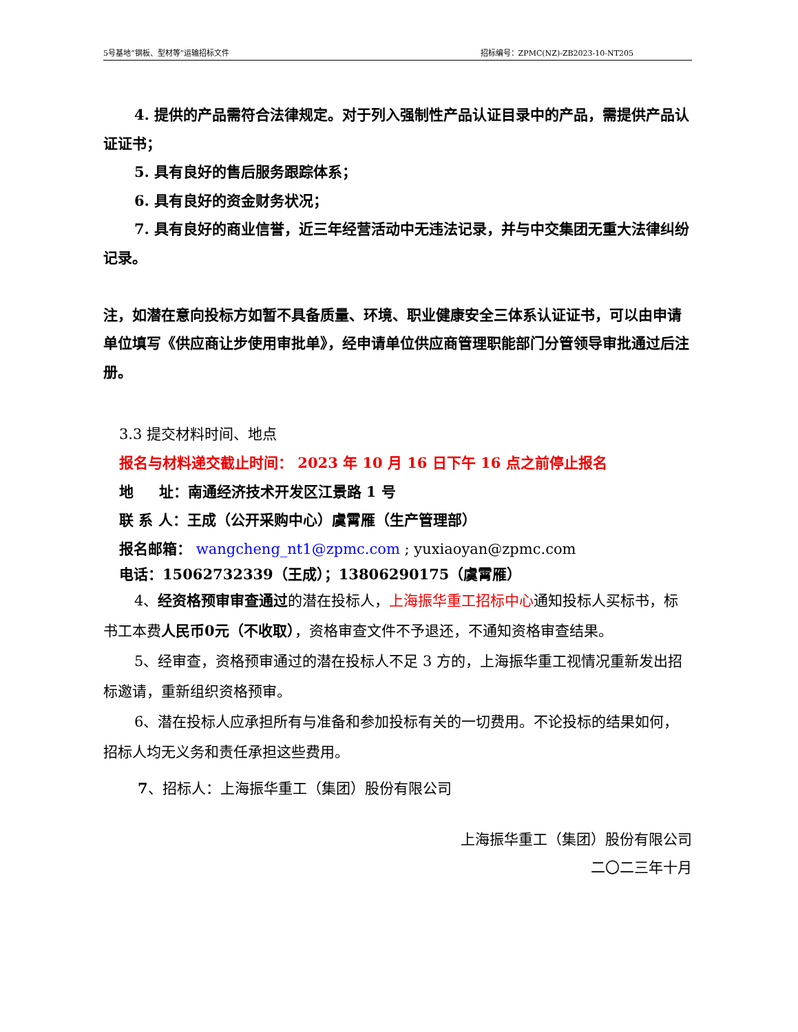5号基地“钢板、型材等”运输招标文件 招标编号：ZPMC(NZ)-ZB2023-10-NT205
4. 提供的产品需符合法律规定。对于列入强制性产品认证目录中的产品，需提供产品认证证书；
5. 具有良好的售后服务跟踪体系；
6. 具有良好的资金财务状况；
7. 具有良好的商业信誉，近三年经营活动中无违法记录，并与中交集团无重大法律纠纷记录。
注，如潜在意向投标方如暂不具备质量、环境、职业健康安全三体系认证证书，可以由申请单位填写《供应商让步使用审批单》，经申请单位供应商管理职能部门分管领导审批通过后注册。
3.3 提交材料时间、地点
报名与材料递交截止时间： 2023 年 10 月 16 日下午 16 点之前停止报名
地 址：南通经济技术开发区江景路 1 号
联 系 人：王成（公开采购中心）虞霄雁（生产管理部）
报名邮箱： wangcheng_nt1@zpmc.com ; yuxiaoyan@zpmc.com
电话：15062732339（王成）；13806290175（虞霄雁）
4、经资格预审审查通过的潜在投标人，上海振华重工招标中心通知投标人买标书，标书工本费人民币0元（不收取），资格审查文件不予退还，不通知资格审查结果。
5、经审查，资格预审通过的潜在投标人不足 3 方的，上海振华重工视情况重新发出招标邀请，重新组织资格预审。
6、潜在投标人应承担所有与准备和参加投标有关的一切费用。不论投标的结果如何，招标人均无义务和责任承担这些费用。
7、招标人：上海振华重工（集团）股份有限公司
上海振华重工（集团）股份有限公司
二〇二三年十月